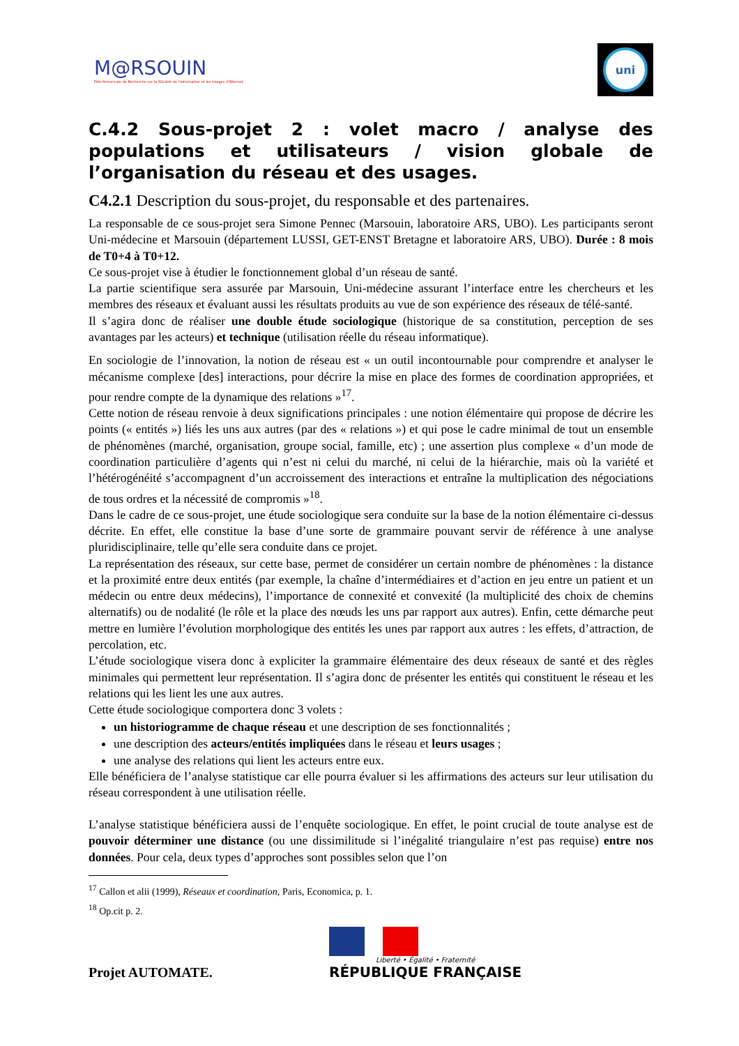M@RSOUIN
Pôle Armoricain de Recherche sur la SOciété de l'information et les Usages d'INternet
uni
C.4.2 Sous-projet 2 : volet macro / analyse des populations et utilisateurs / vision globale de l’organisation du réseau et des usages.
C4.2.1 Description du sous-projet, du responsable et des partenaires.
La responsable de ce sous-projet sera Simone Pennec (Marsouin, laboratoire ARS, UBO). Les participants seront Uni-médecine et Marsouin (département LUSSI, GET-ENST Bretagne et laboratoire ARS, UBO). Durée : 8 mois de T0+4 à T0+12.
Ce sous-projet vise à étudier le fonctionnement global d’un réseau de santé.
La partie scientifique sera assurée par Marsouin, Uni-médecine assurant l’interface entre les chercheurs et les membres des réseaux et évaluant aussi les résultats produits au vue de son expérience des réseaux de télé-santé.
Il s’agira donc de réaliser une double étude sociologique (historique de sa constitution, perception de ses avantages par les acteurs) et technique (utilisation réelle du réseau informatique).
En sociologie de l’innovation, la notion de réseau est « un outil incontournable pour comprendre et analyser le mécanisme complexe [des] interactions, pour décrire la mise en place des formes de coordination appropriées, et pour rendre compte de la dynamique des relations »<sup>17</sup>.
Cette notion de réseau renvoie à deux significations principales : une notion élémentaire qui propose de décrire les points (« entités ») liés les uns aux autres (par des « relations ») et qui pose le cadre minimal de tout un ensemble de phénomènes (marché, organisation, groupe social, famille, etc) ; une assertion plus complexe « d’un mode de coordination particulière d’agents qui n’est ni celui du marché, ni celui de la hiérarchie, mais où la variété et l’hétérogénéité s’accompagnent d’un accroissement des interactions et entraîne la multiplication des négociations de tous ordres et la nécessité de compromis »<sup>18</sup>.
Dans le cadre de ce sous-projet, une étude sociologique sera conduite sur la base de la notion élémentaire ci-dessus décrite. En effet, elle constitue la base d’une sorte de grammaire pouvant servir de référence à une analyse pluridisciplinaire, telle qu’elle sera conduite dans ce projet.
La représentation des réseaux, sur cette base, permet de considérer un certain nombre de phénomènes : la distance et la proximité entre deux entités (par exemple, la chaîne d’intermédiaires et d’action en jeu entre un patient et un médecin ou entre deux médecins), l’importance de connexité et convexité (la multiplicité des choix de chemins alternatifs) ou de nodalité (le rôle et la place des nœuds les uns par rapport aux autres). Enfin, cette démarche peut mettre en lumière l’évolution morphologique des entités les unes par rapport aux autres : les effets, d’attraction, de percolation, etc.
L’étude sociologique visera donc à expliciter la grammaire élémentaire des deux réseaux de santé et des règles minimales qui permettent leur représentation. Il s’agira donc de présenter les entités qui constituent le réseau et les relations qui les lient les une aux autres.
Cette étude sociologique comportera donc 3 volets :
un historiogramme de chaque réseau et une description de ses fonctionnalités ;
une description des acteurs/entités impliquées dans le réseau et leurs usages ;
une analyse des relations qui lient les acteurs entre eux.
Elle bénéficiera de l’analyse statistique car elle pourra évaluer si les affirmations des acteurs sur leur utilisation du réseau correspondent à une utilisation réelle.
L’analyse statistique bénéficiera aussi de l’enquête sociologique. En effet, le point crucial de toute analyse est de pouvoir déterminer une distance (ou une dissimilitude si l’inégalité triangulaire n’est pas requise) entre nos données. Pour cela, deux types d’approches sont possibles selon que l’on
<sup>17</sup> Callon et alii (1999), Réseaux et coordination, Paris, Economica, p. 1.
<sup>18</sup> Op.cit p. 2.
Projet AUTOMATE.
Liberté • Égalité • Fraternité
RÉPUBLIQUE FRANÇAISE